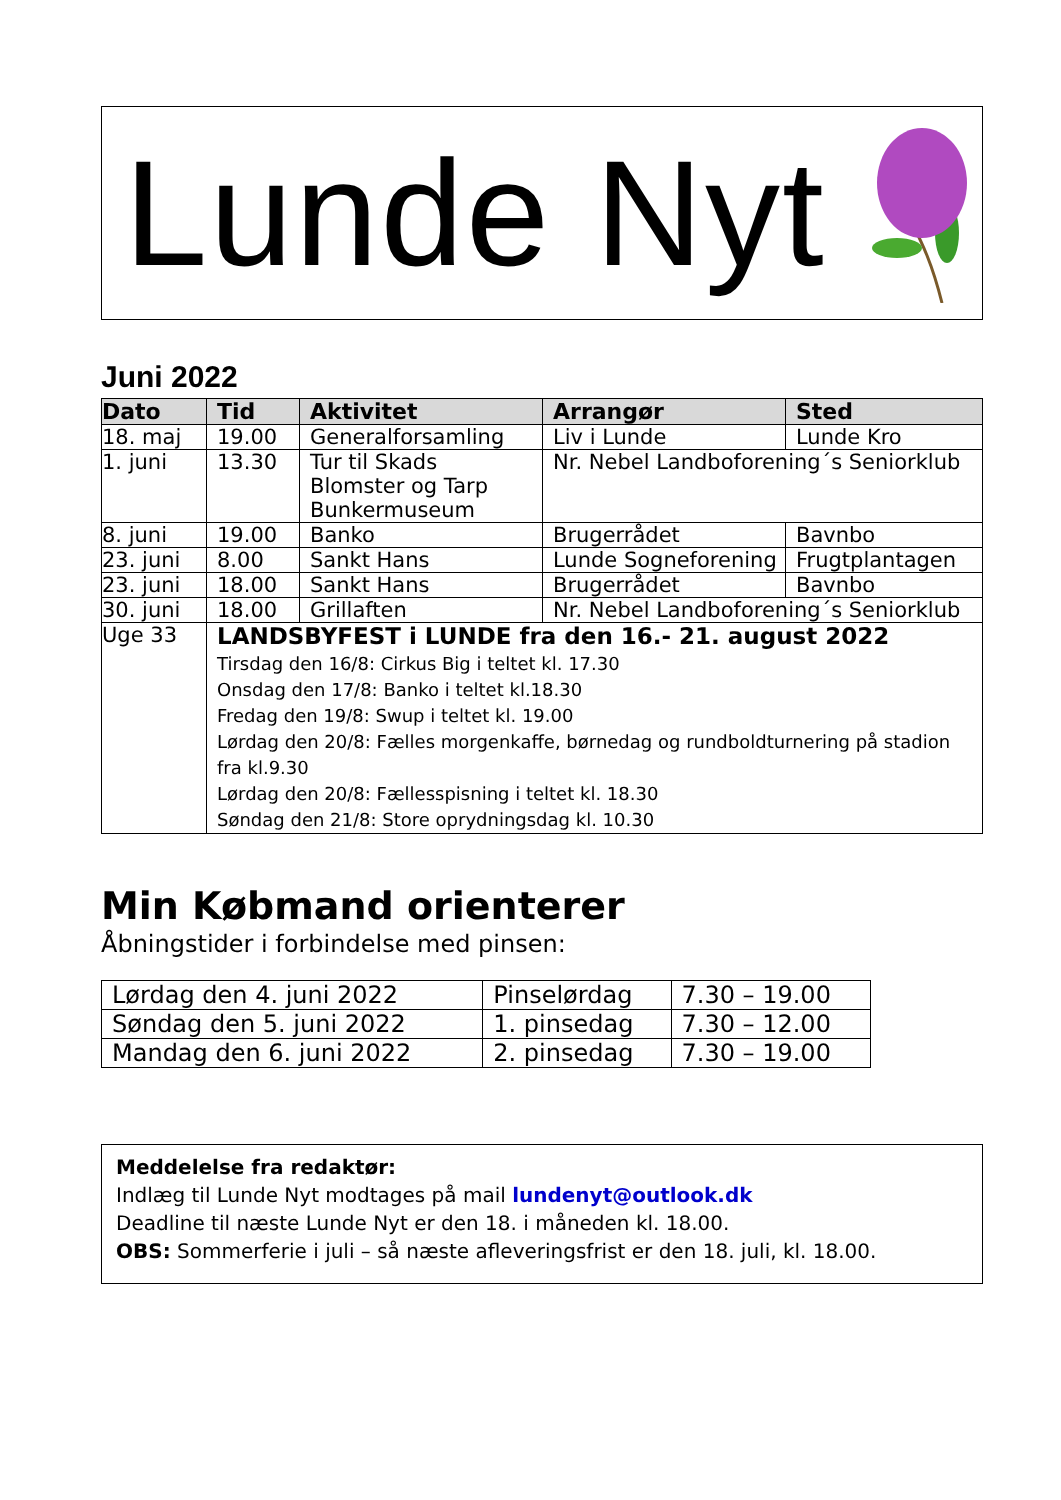Lunde Nyt
Juni 2022
| Dato | Tid | Aktivitet | Arrangør | Sted |
| --- | --- | --- | --- | --- |
| 18. maj | 19.00 | Generalforsamling | Liv i Lunde | Lunde Kro |
| 1. juni | 13.30 | Tur til Skads Blomster og Tarp Bunkermuseum | Nr. Nebel Landboforening´s Seniorklub | |
| 8. juni | 19.00 | Banko | Brugerrådet | Bavnbo |
| 23. juni | 8.00 | Sankt Hans | Lunde Sogneforening | Frugtplantagen |
| 23. juni | 18.00 | Sankt Hans | Brugerrådet | Bavnbo |
| 30. juni | 18.00 | Grillaften | Nr. Nebel Landboforening´s Seniorklub | |
| Uge 33 | LANDSBYFEST i LUNDE fra den 16.- 21. august 2022 Tirsdag den 16/8: Cirkus Big i teltet kl. 17.30 Onsdag den 17/8: Banko i teltet kl.18.30 Fredag den 19/8: Swup i teltet kl. 19.00 Lørdag den 20/8: Fælles morgenkaffe, børnedag og rundboldturnering på stadion fra kl.9.30 Lørdag den 20/8: Fællesspisning i teltet kl. 18.30 Søndag den 21/8: Store oprydningsdag kl. 10.30 | | | |
Min Købmand orienterer
Åbningstider i forbindelse med pinsen:
| Lørdag den 4. juni 2022 | Pinselørdag | 7.30 – 19.00 |
| Søndag den 5. juni 2022 | 1. pinsedag | 7.30 – 12.00 |
| Mandag den 6. juni 2022 | 2. pinsedag | 7.30 – 19.00 |
Meddelelse fra redaktør:
Indlæg til Lunde Nyt modtages på mail lundenyt@outlook.dk
Deadline til næste Lunde Nyt er den 18. i måneden kl. 18.00.
OBS: Sommerferie i juli – så næste afleveringsfrist er den 18. juli, kl. 18.00.